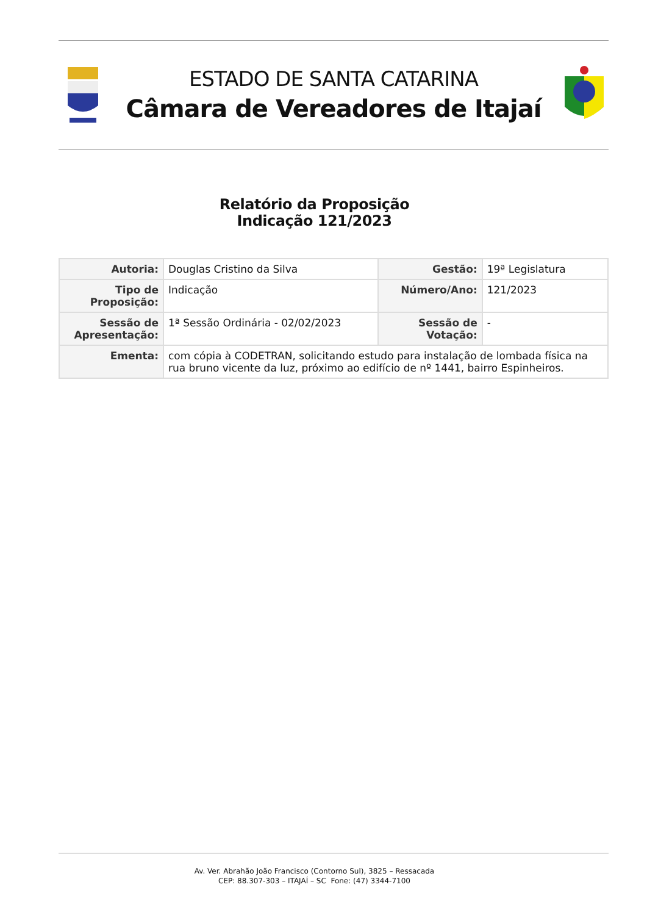ESTADO DE SANTA CATARINA
Câmara de Vereadores de Itajaí
Relatório da Proposição
Indicação 121/2023
| Autoria: | Douglas Cristino da Silva | Gestão: | 19ª Legislatura |
| Tipo de Proposição: | Indicação | Número/Ano: | 121/2023 |
| Sessão de Apresentação: | 1ª Sessão Ordinária - 02/02/2023 | Sessão de Votação: | - |
| Ementa: | com cópia à CODETRAN, solicitando estudo para instalação de lombada física na rua bruno vicente da luz, próximo ao edifício de nº 1441, bairro Espinheiros. | | |
Av. Ver. Abrahão João Francisco (Contorno Sul), 3825 – Ressacada
CEP: 88.307-303 – ITAJAÍ – SC Fone: (47) 3344-7100